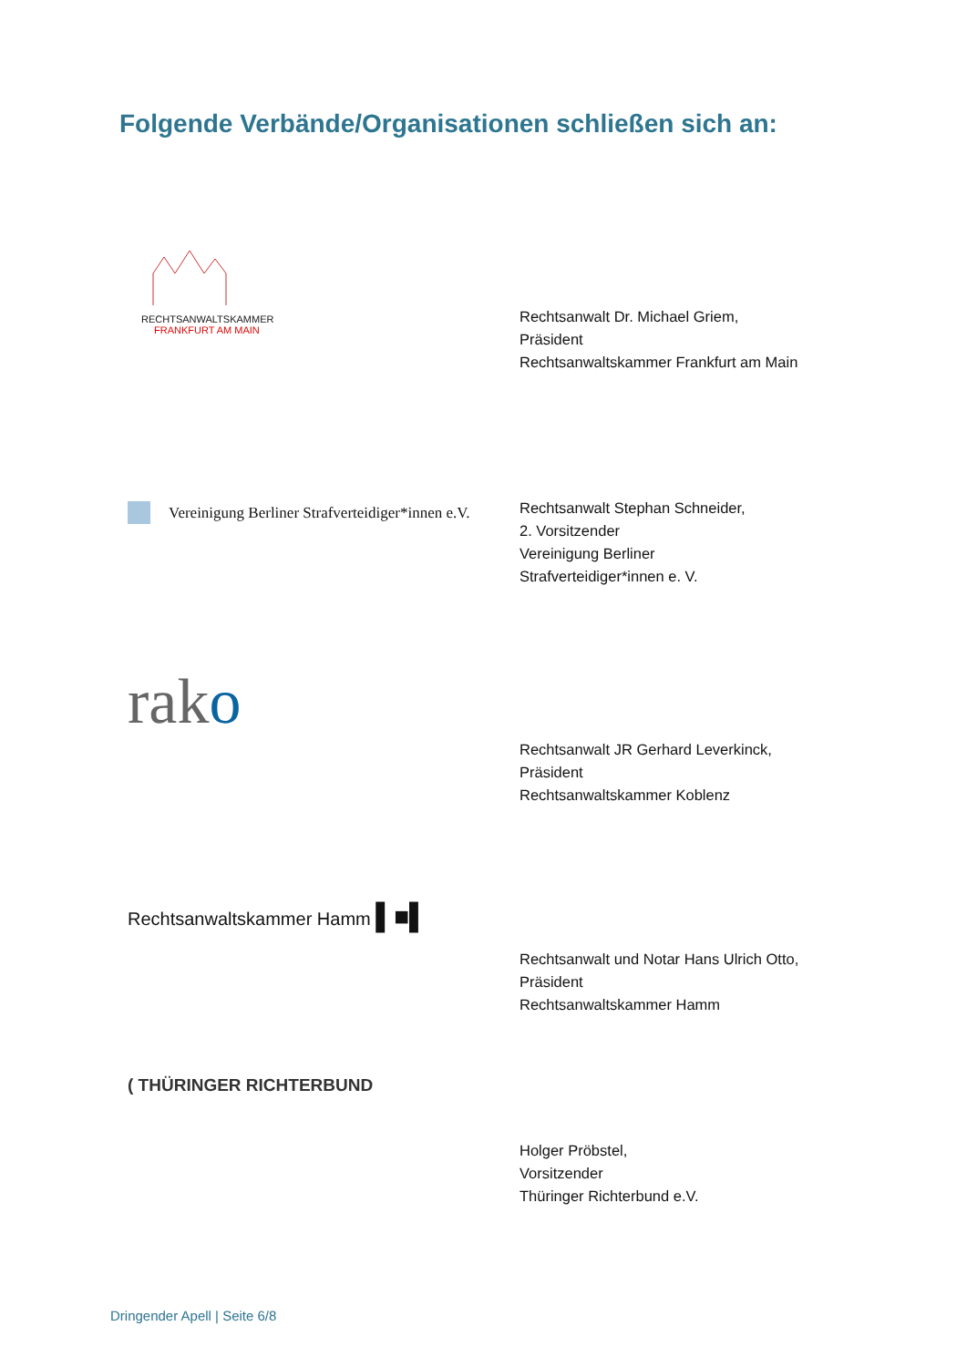Folgende Verbände/Organisationen schließen sich an:
RECHTSANWALTSKAMMER
FRANKFURT AM MAIN
Rechtsanwalt Dr. Michael Griem,
Präsident
Rechtsanwaltskammer Frankfurt am Main
Vereinigung Berliner Strafverteidiger*innen e.V.
Rechtsanwalt Stephan Schneider,
2. Vorsitzender
Vereinigung Berliner
Strafverteidiger*innen e. V.
rako
Rechtsanwalt JR Gerhard Leverkinck,
Präsident
Rechtsanwaltskammer Koblenz
Rechtsanwaltskammer Hamm ▌■▌
Rechtsanwalt und Notar Hans Ulrich Otto,
Präsident
Rechtsanwaltskammer Hamm
( THÜRINGER RICHTERBUND
Holger Pröbstel,
Vorsitzender
Thüringer Richterbund e.V.
Dringender Apell | Seite 6/8